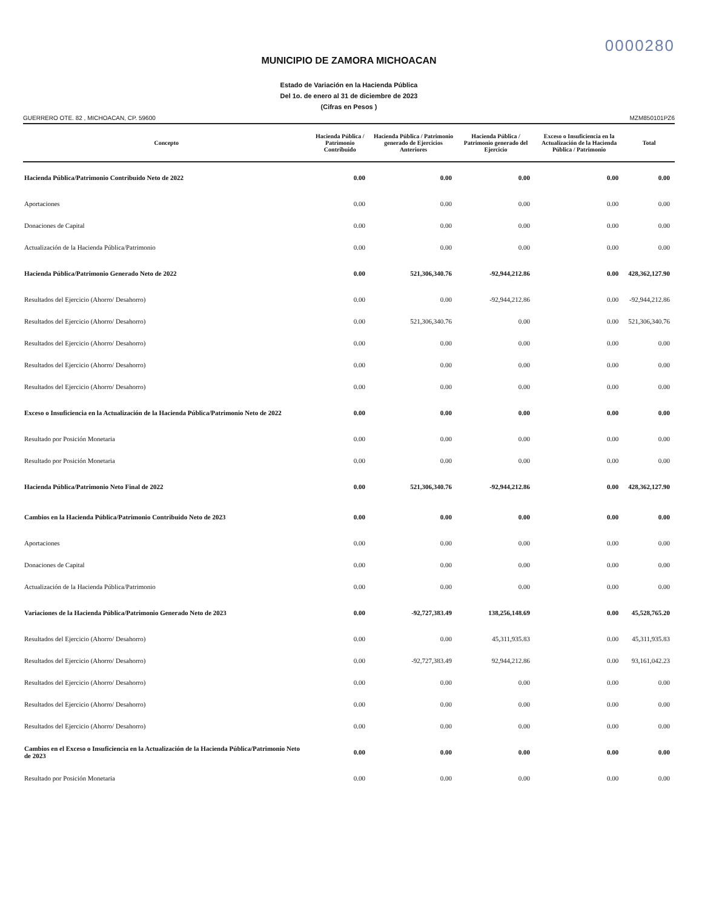0000280
MUNICIPIO DE ZAMORA MICHOACAN
Estado de Variación en la Hacienda Pública
Del 1o. de enero al 31 de diciembre de 2023
(Cifras en Pesos )
GUERRERO OTE. 82 , MICHOACAN, CP. 59600 MZM850101PZ6
| Concepto | Hacienda Pública / Patrimonio Contribuido | Hacienda Pública / Patrimonio generado de Ejercicios Anteriores | Hacienda Pública / Patrimonio generado del Ejercicio | Exceso o Insuficiencia en la Actualización de la Hacienda Pública / Patrimonio | Total |
| --- | --- | --- | --- | --- | --- |
| Hacienda Pública/Patrimonio Contribuido Neto de 2022 | 0.00 | 0.00 | 0.00 | 0.00 | 0.00 |
| Aportaciones | 0.00 | 0.00 | 0.00 | 0.00 | 0.00 |
| Donaciones de Capital | 0.00 | 0.00 | 0.00 | 0.00 | 0.00 |
| Actualización de la Hacienda Pública/Patrimonio | 0.00 | 0.00 | 0.00 | 0.00 | 0.00 |
| Hacienda Pública/Patrimonio Generado Neto de 2022 | 0.00 | 521,306,340.76 | -92,944,212.86 | 0.00 | 428,362,127.90 |
| Resultados del Ejercicio (Ahorro/ Desahorro) | 0.00 | 0.00 | -92,944,212.86 | 0.00 | -92,944,212.86 |
| Resultados del Ejercicio (Ahorro/ Desahorro) | 0.00 | 521,306,340.76 | 0.00 | 0.00 | 521,306,340.76 |
| Resultados del Ejercicio (Ahorro/ Desahorro) | 0.00 | 0.00 | 0.00 | 0.00 | 0.00 |
| Resultados del Ejercicio (Ahorro/ Desahorro) | 0.00 | 0.00 | 0.00 | 0.00 | 0.00 |
| Resultados del Ejercicio (Ahorro/ Desahorro) | 0.00 | 0.00 | 0.00 | 0.00 | 0.00 |
| Exceso o Insuficiencia en la Actualización de la Hacienda Pública/Patrimonio Neto de 2022 | 0.00 | 0.00 | 0.00 | 0.00 | 0.00 |
| Resultado por Posición Monetaria | 0.00 | 0.00 | 0.00 | 0.00 | 0.00 |
| Resultado por Posición Monetaria | 0.00 | 0.00 | 0.00 | 0.00 | 0.00 |
| Hacienda Pública/Patrimonio Neto Final de 2022 | 0.00 | 521,306,340.76 | -92,944,212.86 | 0.00 | 428,362,127.90 |
| Cambios en la Hacienda Pública/Patrimonio Contribuido Neto de 2023 | 0.00 | 0.00 | 0.00 | 0.00 | 0.00 |
| Aportaciones | 0.00 | 0.00 | 0.00 | 0.00 | 0.00 |
| Donaciones de Capital | 0.00 | 0.00 | 0.00 | 0.00 | 0.00 |
| Actualización de la Hacienda Pública/Patrimonio | 0.00 | 0.00 | 0.00 | 0.00 | 0.00 |
| Variaciones de la Hacienda Pública/Patrimonio Generado Neto de 2023 | 0.00 | -92,727,383.49 | 138,256,148.69 | 0.00 | 45,528,765.20 |
| Resultados del Ejercicio (Ahorro/ Desahorro) | 0.00 | 0.00 | 45,311,935.83 | 0.00 | 45,311,935.83 |
| Resultados del Ejercicio (Ahorro/ Desahorro) | 0.00 | -92,727,383.49 | 92,944,212.86 | 0.00 | 93,161,042.23 |
| Resultados del Ejercicio (Ahorro/ Desahorro) | 0.00 | 0.00 | 0.00 | 0.00 | 0.00 |
| Resultados del Ejercicio (Ahorro/ Desahorro) | 0.00 | 0.00 | 0.00 | 0.00 | 0.00 |
| Resultados del Ejercicio (Ahorro/ Desahorro) | 0.00 | 0.00 | 0.00 | 0.00 | 0.00 |
| Cambios en el Exceso o Insuficiencia en la Actualización de la Hacienda Pública/Patrimonio Neto de 2023 | 0.00 | 0.00 | 0.00 | 0.00 | 0.00 |
| Resultado por Posición Monetaria | 0.00 | 0.00 | 0.00 | 0.00 | 0.00 |